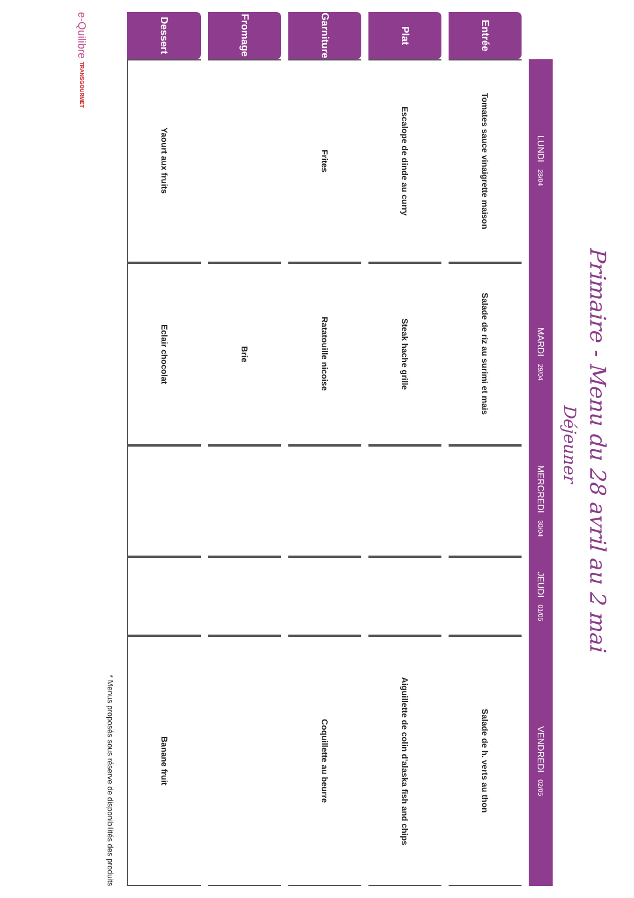Primaire - Menu du 28 avril au 2 mai
Déjeuner
| | LUNDI 28/04 | MARDI 29/04 | MERCREDI 30/04 | JEUDI 01/05 | VENDREDI 02/05 |
| --- | --- | --- | --- | --- | --- |
| Entrée | Tomates sauce vinaigrette maison | Salade de riz au surimi et mais | | | Salade de h. verts au thon |
| Plat | Escalope de dinde au curry | Steak hache grille | | | Aiguillette de colin d'alaska fish and chips |
| Garniture | Frites | Ratatouille nicoise | | | Coquillette au beurre |
| Fromage | | Brie | | | |
| Dessert | Yaourt aux fruits | Eclair chocolat | | | Banane fruit |
* Menus proposés sous réserve de disponibilités des produits
e-Quilibre TRANSGOURMET